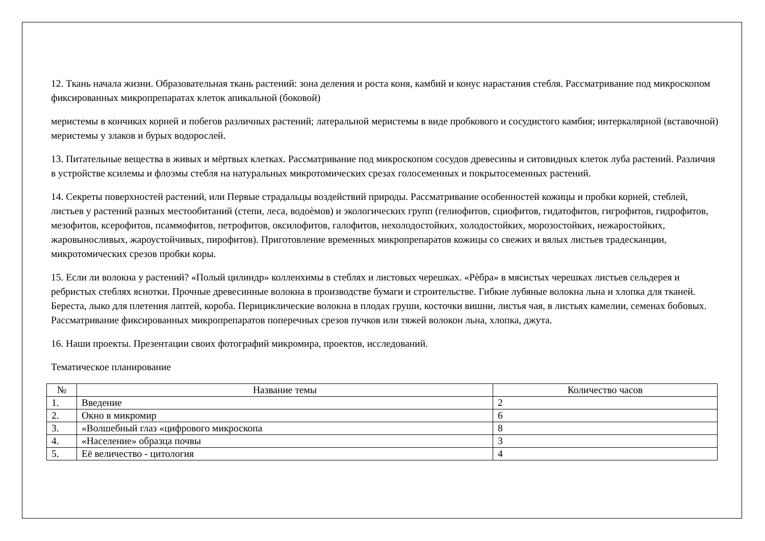12. Ткань начала жизни. Образовательная ткань растений: зона деления и роста коня, камбий и конус нарастания стебля. Рассматривание под микроскопом фиксированных микропрепаратах клеток апикальной (боковой)
меристемы в кончиках корней и побегов различных растений; латеральной меристемы в виде пробкового и сосудистого камбия; интеркалярной (вставочной) меристемы у злаков и бурых водорослей.
13. Питательные вещества в живых и мёртвых клетках. Рассматривание под микроскопом сосудов древесины и ситовидных клеток луба растений. Различия в устройстве ксилемы и флоэмы стебля на натуральных микротомических срезах голосеменных и покрытосеменных растений.
14. Секреты поверхностей растений, или Первые страдальцы воздействий природы. Рассматривание особенностей кожицы и пробки корней, стеблей, листьев у растений разных местообитаний (степи, леса, водоѐмов) и экологических групп (гелиофитов, сциофитов, гидатофитов, гигрофитов, гидрофитов, мезофитов, ксерофитов, псаммофитов, петрофитов, оксилофитов, галофитов, нехолодостойких, холодостойких, морозостойких, нежаростойких, жаровыносливых, жароустойчивых, пирофитов). Приготовление временных микропрепаратов кожицы со свежих и вялых листьев традесканции, микротомических срезов пробки коры.
15. Если ли волокна у растений? «Полый цилиндр» колленхимы в стеблях и листовых черешках. «Рѐбра» в мясистых черешках листьев сельдерея и ребристых стеблях яснотки. Прочные древесинные волокна в производстве бумаги и строительстве. Гибкие лубяные волокна льна и хлопка для тканей. Береста, лыко для плетения лаптей, короба. Перициклические волокна в плодах груши, косточки вишни, листья чая, в листьях камелии, семенах бобовых. Рассматривание фиксированных микропрепаратов поперечных срезов пучков или тяжей волокон льна, хлопка, джута.
16. Наши проекты. Презентации своих фотографий микромира, проектов, исследований.
Тематическое планирование
| № | Название темы | Количество часов |
| --- | --- | --- |
| 1. | Введение | 2 |
| 2. | Окно в микромир | 6 |
| 3. | «Волшебный глаз «цифрового микроскопа | 8 |
| 4. | «Население» образца почвы | 3 |
| 5. | Её величество - цитология | 4 |